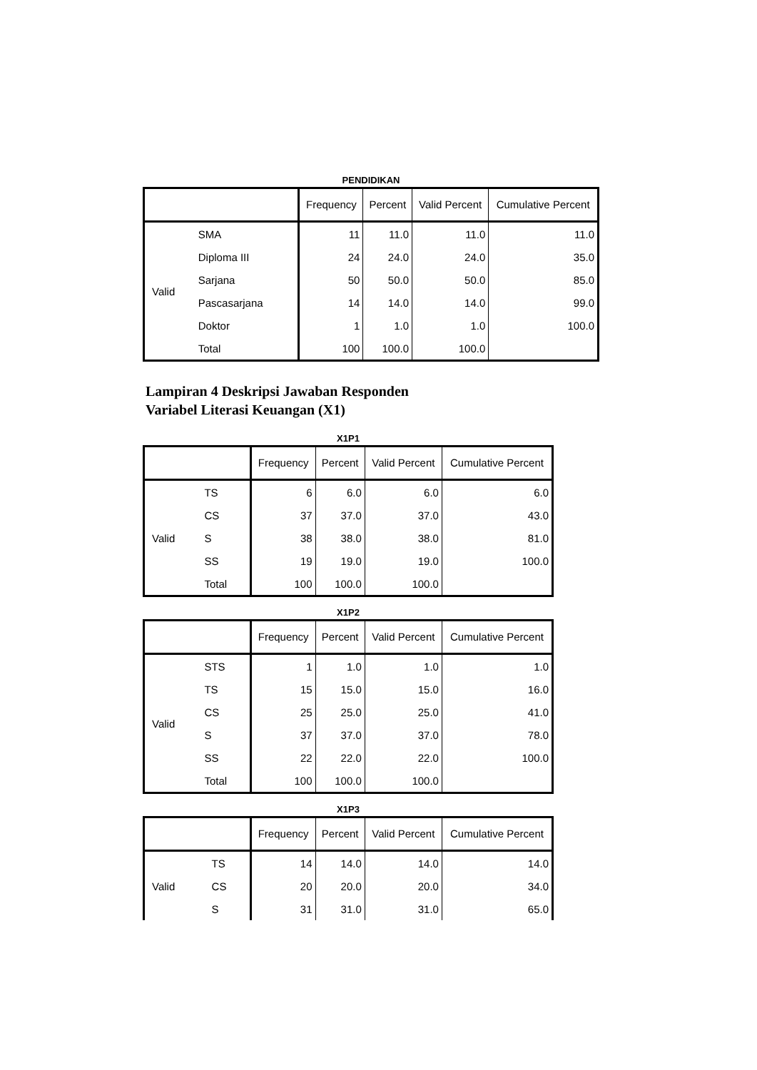PENDIDIKAN
| | | Frequency | Percent | Valid Percent | Cumulative Percent |
| --- | --- | --- | --- | --- | --- |
| Valid | SMA | 11 | 11.0 | 11.0 | 11.0 |
| | Diploma III | 24 | 24.0 | 24.0 | 35.0 |
| | Sarjana | 50 | 50.0 | 50.0 | 85.0 |
| | Pascasarjana | 14 | 14.0 | 14.0 | 99.0 |
| | Doktor | 1 | 1.0 | 1.0 | 100.0 |
| | Total | 100 | 100.0 | 100.0 | |
Lampiran 4 Deskripsi Jawaban Responden
Variabel Literasi Keuangan (X1)
X1P1
| | | Frequency | Percent | Valid Percent | Cumulative Percent |
| --- | --- | --- | --- | --- | --- |
| Valid | TS | 6 | 6.0 | 6.0 | 6.0 |
| | CS | 37 | 37.0 | 37.0 | 43.0 |
| | S | 38 | 38.0 | 38.0 | 81.0 |
| | SS | 19 | 19.0 | 19.0 | 100.0 |
| | Total | 100 | 100.0 | 100.0 | |
X1P2
| | | Frequency | Percent | Valid Percent | Cumulative Percent |
| --- | --- | --- | --- | --- | --- |
| Valid | STS | 1 | 1.0 | 1.0 | 1.0 |
| | TS | 15 | 15.0 | 15.0 | 16.0 |
| | CS | 25 | 25.0 | 25.0 | 41.0 |
| | S | 37 | 37.0 | 37.0 | 78.0 |
| | SS | 22 | 22.0 | 22.0 | 100.0 |
| | Total | 100 | 100.0 | 100.0 | |
X1P3
| | | Frequency | Percent | Valid Percent | Cumulative Percent |
| --- | --- | --- | --- | --- | --- |
| Valid | TS | 14 | 14.0 | 14.0 | 14.0 |
| | CS | 20 | 20.0 | 20.0 | 34.0 |
| | S | 31 | 31.0 | 31.0 | 65.0 |